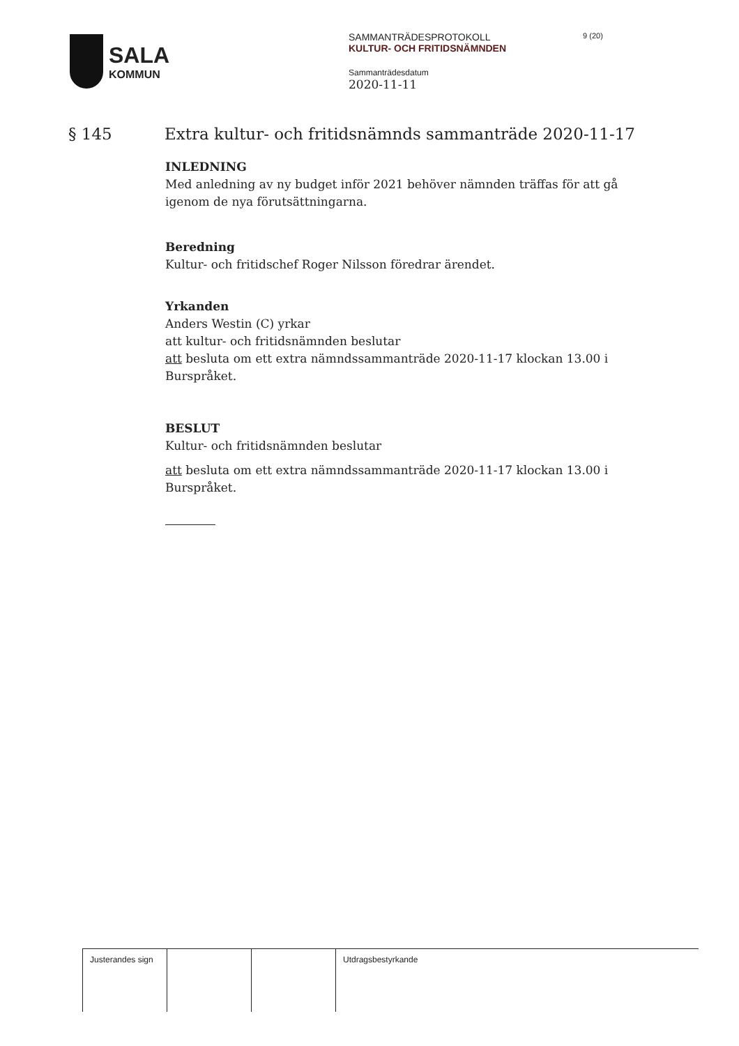SALA
KOMMUN
SAMMANTRÄDESPROTOKOLL
KULTUR- OCH FRITIDSNÄMNDEN
Sammanträdesdatum
2020-11-11
9 (20)
§ 145 Extra kultur- och fritidsnämnds sammanträde 2020-11-17
INLEDNING
Med anledning av ny budget inför 2021 behöver nämnden träffas för att gå igenom de nya förutsättningarna.
Beredning
Kultur- och fritidschef Roger Nilsson föredrar ärendet.
Yrkanden
Anders Westin (C) yrkar
att kultur- och fritidsnämnden beslutar
att besluta om ett extra nämndssammanträde 2020-11-17 klockan 13.00 i Burspråket.
BESLUT
Kultur- och fritidsnämnden beslutar
att besluta om ett extra nämndssammanträde 2020-11-17 klockan 13.00 i Burspråket.
| Justerandes sign | | | Utdragsbestyrkande |